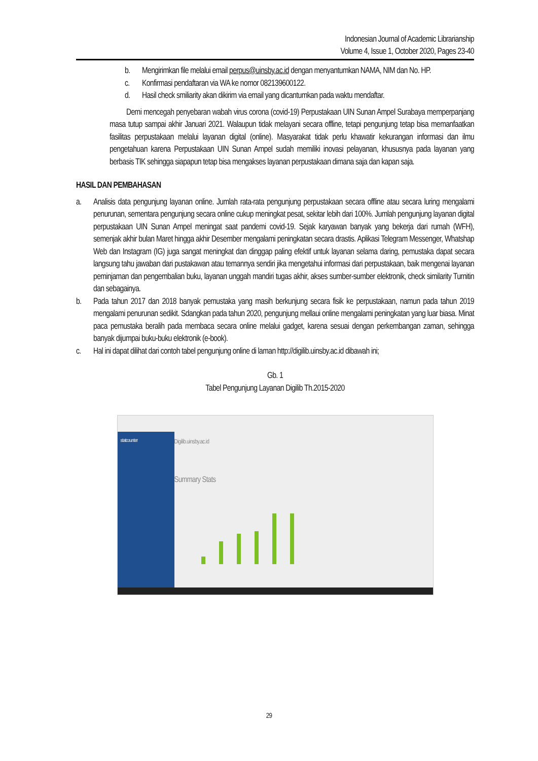Indonesian Journal of Academic Librarianship
Volume 4, Issue 1, October 2020, Pages 23-40
b. Mengirimkan file melalui email perpus@uinsby.ac.id dengan menyantumkan NAMA, NIM dan No. HP.
c. Konfirmasi pendaftaran via WA ke nomor 082139600122.
d. Hasil check smiliarity akan dikirim via email yang dicantumkan pada waktu mendaftar.
Demi mencegah penyebaran wabah virus corona (covid-19) Perpustakaan UIN Sunan Ampel Surabaya memperpanjang masa tutup sampai akhir Januari 2021. Walaupun tidak melayani secara offline, tetapi pengunjung tetap bisa memanfaatkan fasilitas perpustakaan melalui layanan digital (online). Masyarakat tidak perlu khawatir kekurangan informasi dan ilmu pengetahuan karena Perpustakaan UIN Sunan Ampel sudah memiliki inovasi pelayanan, khususnya pada layanan yang berbasis TIK sehingga siapapun tetap bisa mengakses layanan perpustakaan dimana saja dan kapan saja.
HASIL DAN PEMBAHASAN
a. Analisis data pengunjung layanan online. Jumlah rata-rata pengunjung perpustakaan secara offline atau secara luring mengalami penurunan, sementara pengunjung secara online cukup meningkat pesat, sekitar lebih dari 100%. Jumlah pengunjung layanan digital perpustakaan UIN Sunan Ampel meningat saat pandemi covid-19. Sejak karyawan banyak yang bekerja dari rumah (WFH), semenjak akhir bulan Maret hingga akhir Desember mengalami peningkatan secara drastis. Aplikasi Telegram Messenger, Whatshap Web dan Instagram (IG) juga sangat meningkat dan dinggap paling efektif untuk layanan selama daring, pemustaka dapat secara langsung tahu jawaban dari pustakawan atau temannya sendiri jika mengetahui informasi dari perpustakaan, baik mengenai layanan peminjaman dan pengembalian buku, layanan unggah mandiri tugas akhir, akses sumber-sumber elektronik, check similarity Turnitin dan sebagainya.
b. Pada tahun 2017 dan 2018 banyak pemustaka yang masih berkunjung secara fisik ke perpustakaan, namun pada tahun 2019 mengalami penurunan sedikit. Sdangkan pada tahun 2020, pengunjung mellaui online mengalami peningkatan yang luar biasa. Minat paca pemustaka beralih pada membaca secara online melalui gadget, karena sesuai dengan perkembangan zaman, sehingga banyak dijumpai buku-buku elektronik (e-book).
c. Hal ini dapat dilihat dari contoh tabel pengunjung online di laman http://digilib.uinsby.ac.id dibawah ini;
Gb. 1
Tabel Pengunjung Layanan Digilib Th.2015-2020
statcounter
Digilib.uinsby.ac.id
Summary Stats
29